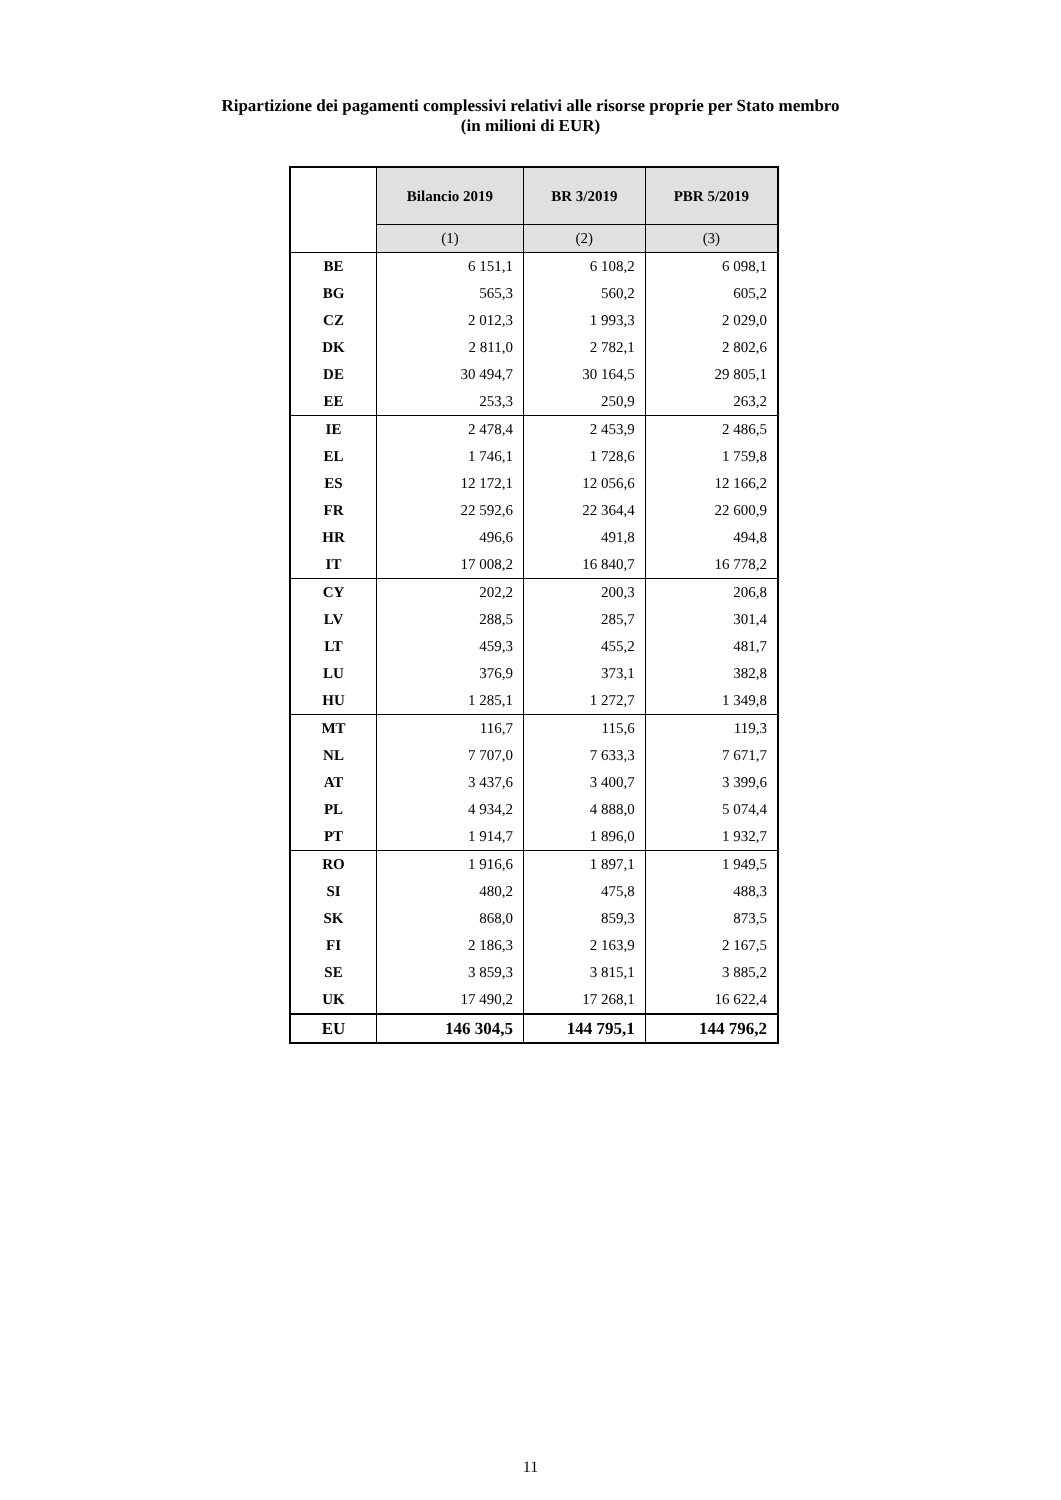Ripartizione dei pagamenti complessivi relativi alle risorse proprie per Stato membro
(in milioni di EUR)
| | Bilancio 2019 | BR 3/2019 | PBR 5/2019 |
| | (1) | (2) | (3) |
| BE | 6 151,1 | 6 108,2 | 6 098,1 |
| BG | 565,3 | 560,2 | 605,2 |
| CZ | 2 012,3 | 1 993,3 | 2 029,0 |
| DK | 2 811,0 | 2 782,1 | 2 802,6 |
| DE | 30 494,7 | 30 164,5 | 29 805,1 |
| EE | 253,3 | 250,9 | 263,2 |
| IE | 2 478,4 | 2 453,9 | 2 486,5 |
| EL | 1 746,1 | 1 728,6 | 1 759,8 |
| ES | 12 172,1 | 12 056,6 | 12 166,2 |
| FR | 22 592,6 | 22 364,4 | 22 600,9 |
| HR | 496,6 | 491,8 | 494,8 |
| IT | 17 008,2 | 16 840,7 | 16 778,2 |
| CY | 202,2 | 200,3 | 206,8 |
| LV | 288,5 | 285,7 | 301,4 |
| LT | 459,3 | 455,2 | 481,7 |
| LU | 376,9 | 373,1 | 382,8 |
| HU | 1 285,1 | 1 272,7 | 1 349,8 |
| MT | 116,7 | 115,6 | 119,3 |
| NL | 7 707,0 | 7 633,3 | 7 671,7 |
| AT | 3 437,6 | 3 400,7 | 3 399,6 |
| PL | 4 934,2 | 4 888,0 | 5 074,4 |
| PT | 1 914,7 | 1 896,0 | 1 932,7 |
| RO | 1 916,6 | 1 897,1 | 1 949,5 |
| SI | 480,2 | 475,8 | 488,3 |
| SK | 868,0 | 859,3 | 873,5 |
| FI | 2 186,3 | 2 163,9 | 2 167,5 |
| SE | 3 859,3 | 3 815,1 | 3 885,2 |
| UK | 17 490,2 | 17 268,1 | 16 622,4 |
| EU | 146 304,5 | 144 795,1 | 144 796,2 |
11